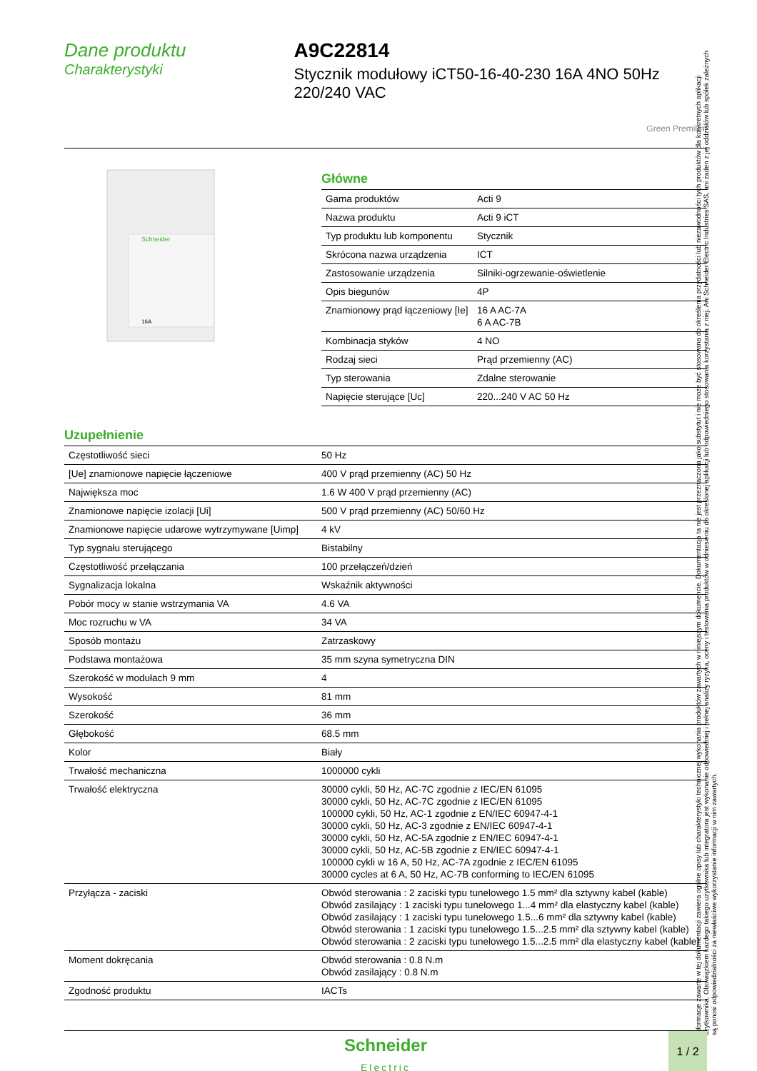Dane produktu
Charakterystyki
A9C22814
Stycznik modułowy iCT50-16-40-230 16A 4NO 50Hz 220/240 VAC
Green Premium
Schneider
16A
Główne
| Gama produktów | Acti 9 |
| Nazwa produktu | Acti 9 iCT |
| Typ produktu lub komponentu | Stycznik |
| Skrócona nazwa urządzenia | ICT |
| Zastosowanie urządzenia | Silniki-ogrzewanie-oświetlenie |
| Opis biegunów | 4P |
| Znamionowy prąd łączeniowy [Ie] | 16 A AC-7A 6 A AC-7B |
| Kombinacja styków | 4 NO |
| Rodzaj sieci | Prąd przemienny (AC) |
| Typ sterowania | Zdalne sterowanie |
| Napięcie sterujące [Uc] | 220...240 V AC 50 Hz |
Uzupełnienie
| Częstotliwość sieci | 50 Hz |
| [Ue] znamionowe napięcie łączeniowe | 400 V prąd przemienny (AC) 50 Hz |
| Największa moc | 1.6 W 400 V prąd przemienny (AC) |
| Znamionowe napięcie izolacji [Ui] | 500 V prąd przemienny (AC) 50/60 Hz |
| Znamionowe napięcie udarowe wytrzymywane [Uimp] | 4 kV |
| Typ sygnału sterującego | Bistabilny |
| Częstotliwość przełączania | 100 przełączeń/dzień |
| Sygnalizacja lokalna | Wskaźnik aktywności |
| Pobór mocy w stanie wstrzymania VA | 4.6 VA |
| Moc rozruchu w VA | 34 VA |
| Sposób montażu | Zatrzaskowy |
| Podstawa montażowa | 35 mm szyna symetryczna DIN |
| Szerokość w modułach 9 mm | 4 |
| Wysokość | 81 mm |
| Szerokość | 36 mm |
| Głębokość | 68.5 mm |
| Kolor | Biały |
| Trwałość mechaniczna | 1000000 cykli |
| Trwałość elektryczna | 30000 cykli, 50 Hz, AC-7C zgodnie z IEC/EN 61095 30000 cykli, 50 Hz, AC-7C zgodnie z IEC/EN 61095 100000 cykli, 50 Hz, AC-1 zgodnie z EN/IEC 60947-4-1 30000 cykli, 50 Hz, AC-3 zgodnie z EN/IEC 60947-4-1 30000 cykli, 50 Hz, AC-5A zgodnie z EN/IEC 60947-4-1 30000 cykli, 50 Hz, AC-5B zgodnie z EN/IEC 60947-4-1 100000 cykli w 16 A, 50 Hz, AC-7A zgodnie z IEC/EN 61095 30000 cycles at 6 A, 50 Hz, AC-7B conforming to IEC/EN 61095 |
| Przyłącza - zaciski | Obwód sterowania : 2 zaciski typu tunelowego 1.5 mm² dla sztywny kabel (kable) Obwód zasilający : 1 zaciski typu tunelowego 1...4 mm² dla elastyczny kabel (kable) Obwód zasilający : 1 zaciski typu tunelowego 1.5...6 mm² dla sztywny kabel (kable) Obwód sterowania : 1 zaciski typu tunelowego 1.5...2.5 mm² dla sztywny kabel (kable) Obwód sterowania : 2 zaciski typu tunelowego 1.5...2.5 mm² dla elastyczny kabel (kable) |
| Moment dokręcania | Obwód sterowania : 0.8 N.m Obwód zasilający : 0.8 N.m |
| Zgodność produktu | IACTs |
Informacje zawarte w tej dokumentacji zawiera ogólne opisy lub charakterystyki technicznej wykonania produktów zawartych w niniejszym dokumencie. Dokumentacja ta nie jest przeznaczona jako substytut i nie może być stosowana do określenia przydatności lub niezawodności tych produktów dla konkretnych aplikacji użytkownika. Obowiązkiem każdego takiego użytkownika lub integratora jest wykonanie odpowiedniej i pełnej analizy ryzyka, oceny i testowania produktów w odniesieniu do określonej aplikacji lub odpowiedniego stosowania korzystania z niej. Ani Schneider Electric Industries SAS, ani żaden z jej oddziałów lub spółek zależnych są ponosi odpowiedzialności za niewłaściwe wykorzystanie informacji w nim zawartych.
Schneider
Electric
1 / 2